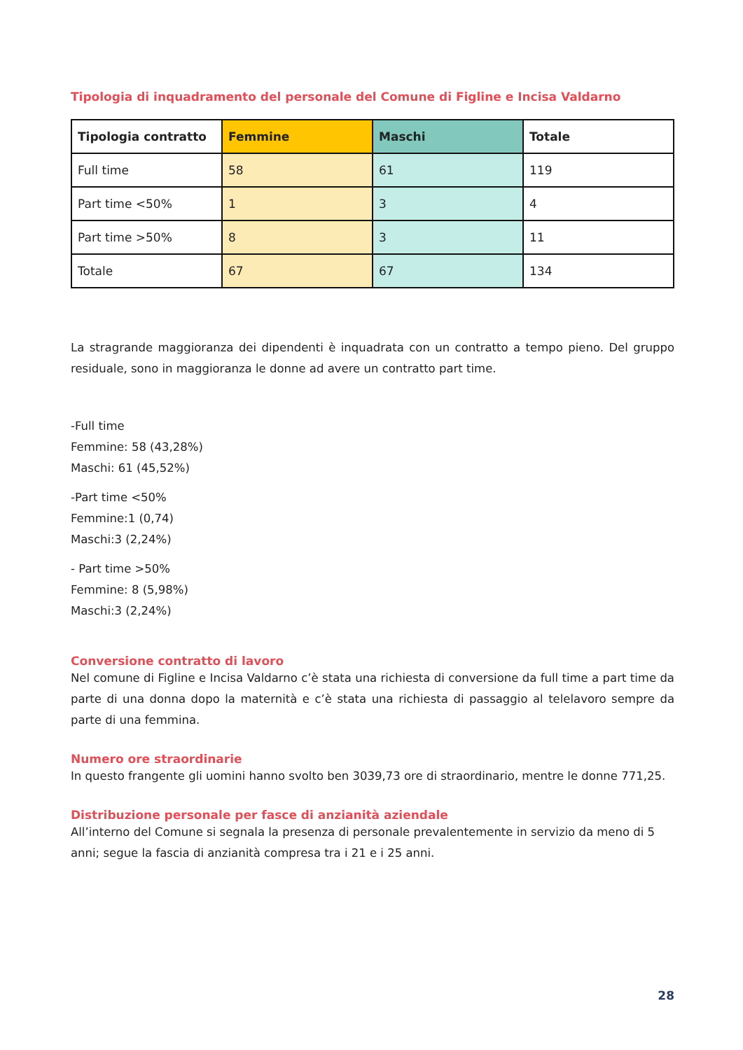Tipologia di inquadramento del personale del Comune di Figline e Incisa Valdarno
| Tipologia contratto | Femmine | Maschi | Totale |
| --- | --- | --- | --- |
| Full time | 58 | 61 | 119 |
| Part time <50% | 1 | 3 | 4 |
| Part time >50% | 8 | 3 | 11 |
| Totale | 67 | 67 | 134 |
La stragrande maggioranza dei dipendenti è inquadrata con un contratto a tempo pieno. Del gruppo residuale, sono in maggioranza le donne ad avere un contratto part time.
-Full time
Femmine: 58 (43,28%)
Maschi: 61 (45,52%)
-Part time <50%
Femmine:1 (0,74)
Maschi:3 (2,24%)
- Part time >50%
Femmine: 8 (5,98%)
Maschi:3 (2,24%)
Conversione contratto di lavoro
Nel comune di Figline e Incisa Valdarno c’è stata una richiesta di conversione da full time a part time da parte di una donna dopo la maternità e c’è stata una richiesta di passaggio al telelavoro sempre da parte di una femmina.
Numero ore straordinarie
In questo frangente gli uomini hanno svolto ben 3039,73 ore di straordinario, mentre le donne 771,25.
Distribuzione personale per fasce di anzianità aziendale
All’interno del Comune si segnala la presenza di personale prevalentemente in servizio da meno di 5 anni; segue la fascia di anzianità compresa tra i 21 e i 25 anni.
28